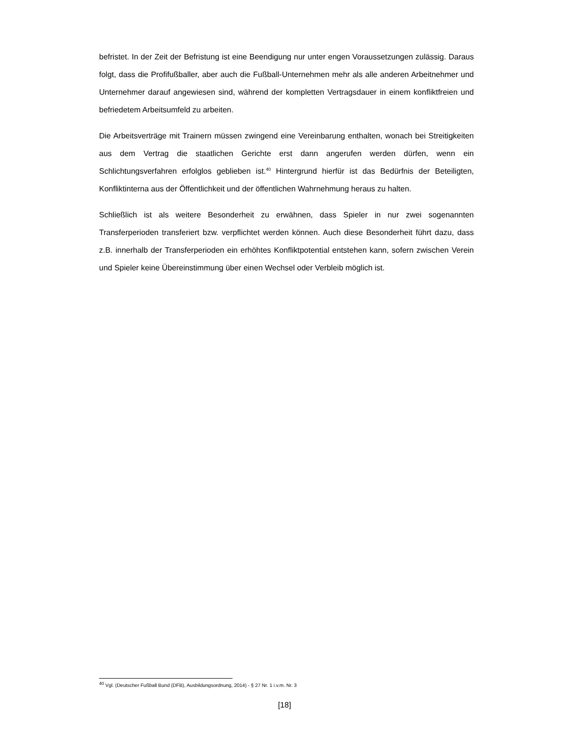befristet. In der Zeit der Befristung ist eine Beendigung nur unter engen Voraussetzungen zulässig. Daraus folgt, dass die Profifußballer, aber auch die Fußball-Unternehmen mehr als alle anderen Arbeitnehmer und Unternehmer darauf angewiesen sind, während der kompletten Vertragsdauer in einem konfliktfreien und befriedetem Arbeitsumfeld zu arbeiten.
Die Arbeitsverträge mit Trainern müssen zwingend eine Vereinbarung enthalten, wonach bei Streitigkeiten aus dem Vertrag die staatlichen Gerichte erst dann angerufen werden dürfen, wenn ein Schlichtungsverfahren erfolglos geblieben ist.<sup>40</sup> Hintergrund hierfür ist das Bedürfnis der Beteiligten, Konfliktinterna aus der Öffentlichkeit und der öffentlichen Wahrnehmung heraus zu halten.
Schließlich ist als weitere Besonderheit zu erwähnen, dass Spieler in nur zwei sogenannten Transferperioden transferiert bzw. verpflichtet werden können. Auch diese Besonderheit führt dazu, dass z.B. innerhalb der Transferperioden ein erhöhtes Konfliktpotential entstehen kann, sofern zwischen Verein und Spieler keine Übereinstimmung über einen Wechsel oder Verbleib möglich ist.
<sup>40</sup> Vgl. (Deutscher Fußball Bund (DFB), Ausbildungsordnung, 2014) - § 27 Nr. 1 i.v.m. Nr. 3
[18]